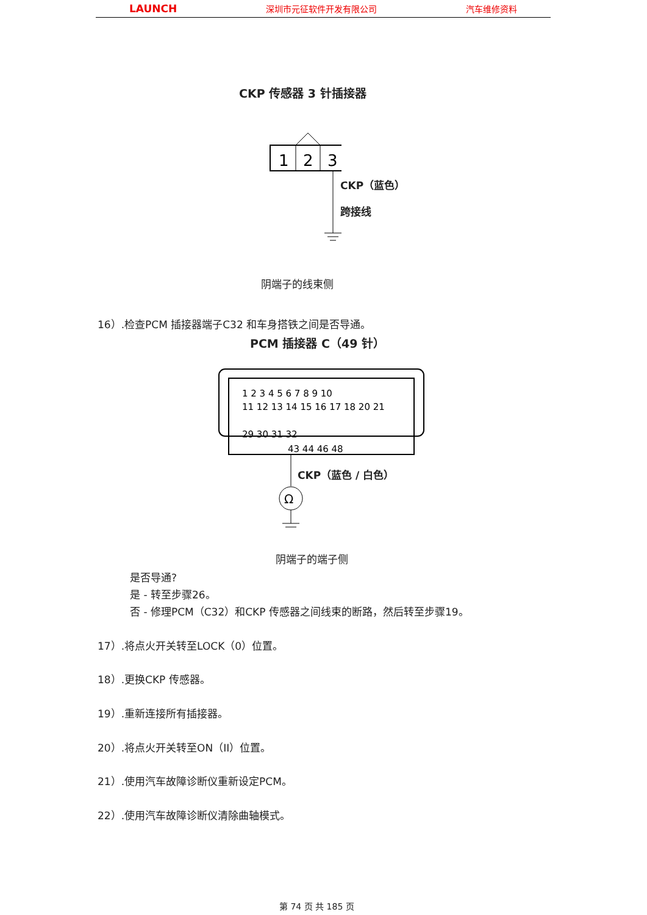LAUNCH 深圳市元征软件开发有限公司 汽车维修资料
CKP 传感器 3 针插接器
1
2
3
CKP（蓝色）
跨接线
阴端子的线束侧
16）.检查PCM 插接器端子C32 和车身搭铁之间是否导通。
PCM 插接器 C（49 针）
1 2 3 4 5 6 7 8 9 10
11 12 13 14 15 16 17 18 20 21
29 30 31 32
43 44 46 48
Ω
CKP（蓝色 / 白色）
阴端子的端子侧
是否导通?
是 - 转至步骤26。
否 - 修理PCM（C32）和CKP 传感器之间线束的断路，然后转至步骤19。
17）.将点火开关转至LOCK（0）位置。
18）.更换CKP 传感器。
19）.重新连接所有插接器。
20）.将点火开关转至ON（II）位置。
21）.使用汽车故障诊断仪重新设定PCM。
22）.使用汽车故障诊断仪清除曲轴模式。
第 74 页 共 185 页